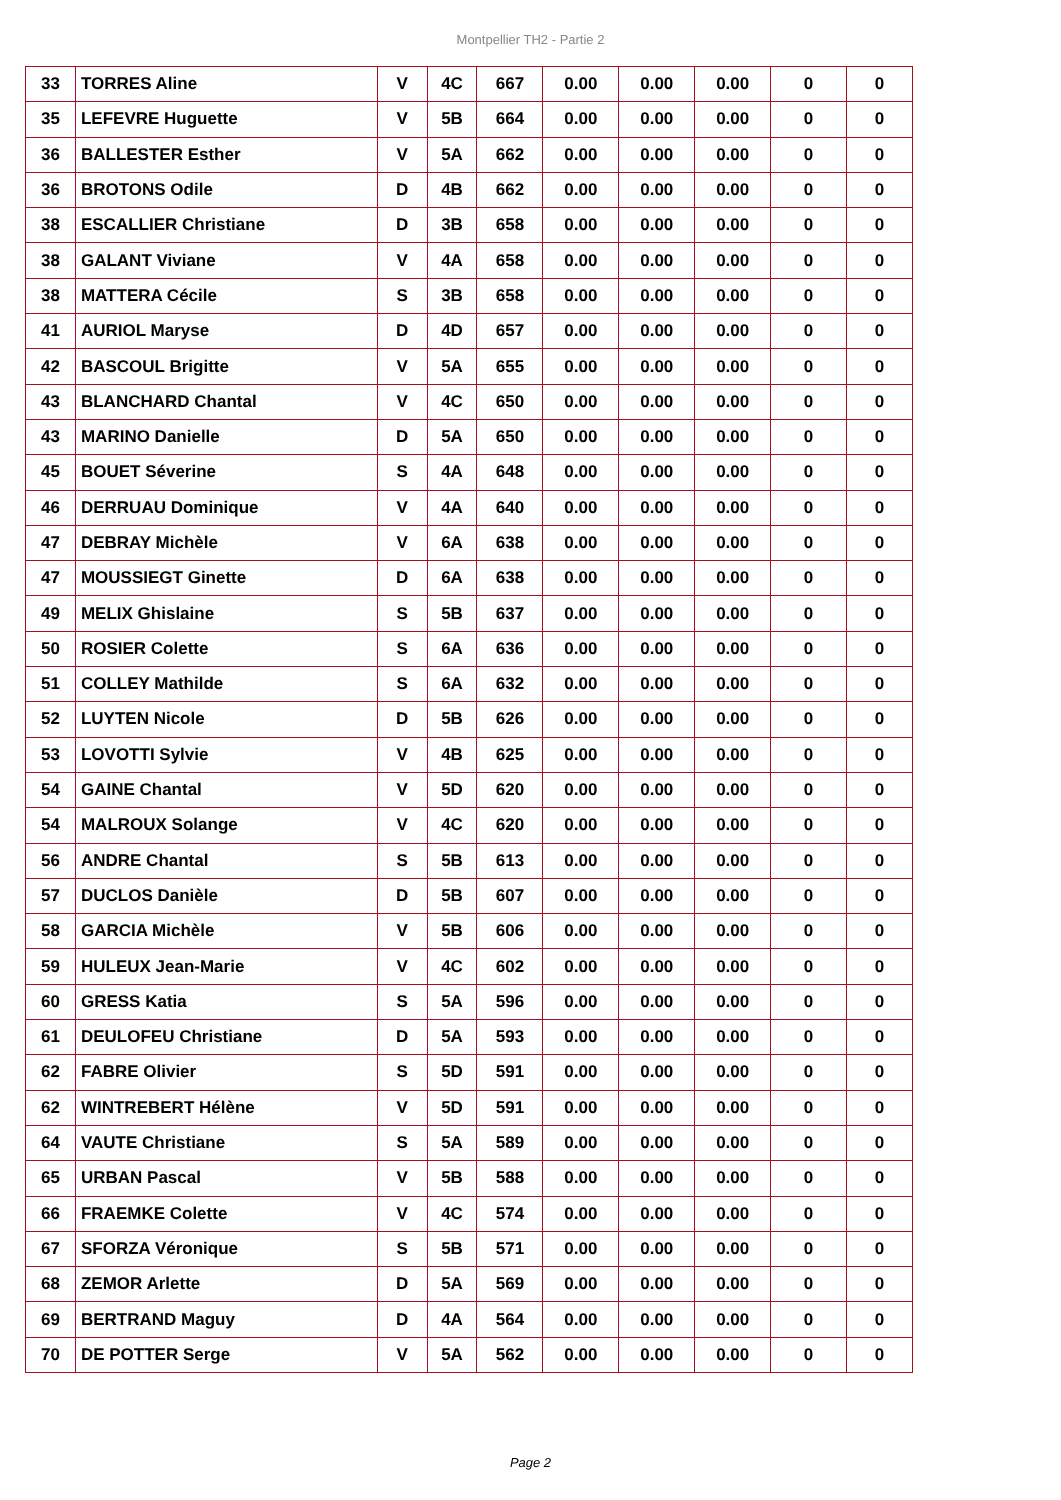Montpellier TH2 - Partie 2
| 33 | TORRES Aline | V | 4C | 667 | 0.00 | 0.00 | 0.00 | 0 | 0 |
| 35 | LEFEVRE Huguette | V | 5B | 664 | 0.00 | 0.00 | 0.00 | 0 | 0 |
| 36 | BALLESTER Esther | V | 5A | 662 | 0.00 | 0.00 | 0.00 | 0 | 0 |
| 36 | BROTONS Odile | D | 4B | 662 | 0.00 | 0.00 | 0.00 | 0 | 0 |
| 38 | ESCALLIER Christiane | D | 3B | 658 | 0.00 | 0.00 | 0.00 | 0 | 0 |
| 38 | GALANT Viviane | V | 4A | 658 | 0.00 | 0.00 | 0.00 | 0 | 0 |
| 38 | MATTERA Cécile | S | 3B | 658 | 0.00 | 0.00 | 0.00 | 0 | 0 |
| 41 | AURIOL Maryse | D | 4D | 657 | 0.00 | 0.00 | 0.00 | 0 | 0 |
| 42 | BASCOUL Brigitte | V | 5A | 655 | 0.00 | 0.00 | 0.00 | 0 | 0 |
| 43 | BLANCHARD Chantal | V | 4C | 650 | 0.00 | 0.00 | 0.00 | 0 | 0 |
| 43 | MARINO Danielle | D | 5A | 650 | 0.00 | 0.00 | 0.00 | 0 | 0 |
| 45 | BOUET Séverine | S | 4A | 648 | 0.00 | 0.00 | 0.00 | 0 | 0 |
| 46 | DERRUAU Dominique | V | 4A | 640 | 0.00 | 0.00 | 0.00 | 0 | 0 |
| 47 | DEBRAY Michèle | V | 6A | 638 | 0.00 | 0.00 | 0.00 | 0 | 0 |
| 47 | MOUSSIEGT Ginette | D | 6A | 638 | 0.00 | 0.00 | 0.00 | 0 | 0 |
| 49 | MELIX Ghislaine | S | 5B | 637 | 0.00 | 0.00 | 0.00 | 0 | 0 |
| 50 | ROSIER Colette | S | 6A | 636 | 0.00 | 0.00 | 0.00 | 0 | 0 |
| 51 | COLLEY Mathilde | S | 6A | 632 | 0.00 | 0.00 | 0.00 | 0 | 0 |
| 52 | LUYTEN Nicole | D | 5B | 626 | 0.00 | 0.00 | 0.00 | 0 | 0 |
| 53 | LOVOTTI Sylvie | V | 4B | 625 | 0.00 | 0.00 | 0.00 | 0 | 0 |
| 54 | GAINE Chantal | V | 5D | 620 | 0.00 | 0.00 | 0.00 | 0 | 0 |
| 54 | MALROUX Solange | V | 4C | 620 | 0.00 | 0.00 | 0.00 | 0 | 0 |
| 56 | ANDRE Chantal | S | 5B | 613 | 0.00 | 0.00 | 0.00 | 0 | 0 |
| 57 | DUCLOS Danièle | D | 5B | 607 | 0.00 | 0.00 | 0.00 | 0 | 0 |
| 58 | GARCIA Michèle | V | 5B | 606 | 0.00 | 0.00 | 0.00 | 0 | 0 |
| 59 | HULEUX Jean-Marie | V | 4C | 602 | 0.00 | 0.00 | 0.00 | 0 | 0 |
| 60 | GRESS Katia | S | 5A | 596 | 0.00 | 0.00 | 0.00 | 0 | 0 |
| 61 | DEULOFEU Christiane | D | 5A | 593 | 0.00 | 0.00 | 0.00 | 0 | 0 |
| 62 | FABRE Olivier | S | 5D | 591 | 0.00 | 0.00 | 0.00 | 0 | 0 |
| 62 | WINTREBERT Hélène | V | 5D | 591 | 0.00 | 0.00 | 0.00 | 0 | 0 |
| 64 | VAUTE Christiane | S | 5A | 589 | 0.00 | 0.00 | 0.00 | 0 | 0 |
| 65 | URBAN Pascal | V | 5B | 588 | 0.00 | 0.00 | 0.00 | 0 | 0 |
| 66 | FRAEMKE Colette | V | 4C | 574 | 0.00 | 0.00 | 0.00 | 0 | 0 |
| 67 | SFORZA Véronique | S | 5B | 571 | 0.00 | 0.00 | 0.00 | 0 | 0 |
| 68 | ZEMOR Arlette | D | 5A | 569 | 0.00 | 0.00 | 0.00 | 0 | 0 |
| 69 | BERTRAND Maguy | D | 4A | 564 | 0.00 | 0.00 | 0.00 | 0 | 0 |
| 70 | DE POTTER Serge | V | 5A | 562 | 0.00 | 0.00 | 0.00 | 0 | 0 |
Page 2